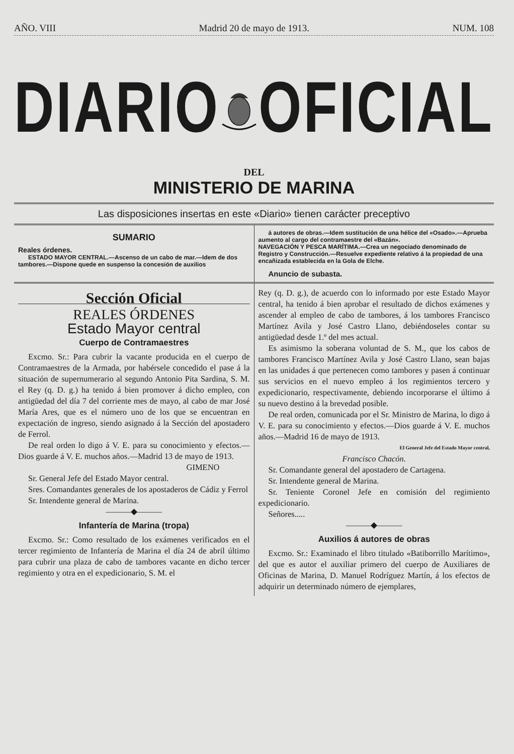AÑO. VIII Madrid 20 de mayo de 1913. NUM. 108
DIARIO OFICIAL
DEL
MINISTERIO DE MARINA
Las disposiciones insertas en este «Diario» tienen carácter preceptivo
SUMARIO
Reales órdenes.
ESTADO MAYOR CENTRAL.—Ascenso de un cabo de mar.—Idem de dos tambores.—Dispone quede en suspenso la concesión de auxilios
á autores de obras.—Idem sustitución de una hélice del «Osado».—Aprueba aumento al cargo del contramaestre del «Bazán».
NAVEGACIÓN Y PESCA MARÍTIMA.—Crea un negociado denominado de Registro y Construcción.—Resuelve expediente relativo á la propiedad de una encañizada establecida en la Gola de Elche.
Anuncio de subasta.
Sección Oficial
REALES ÓRDENES
Estado Mayor central
Cuerpo de Contramaestres
Excmo. Sr.: Para cubrir la vacante producida en el cuerpo de Contramaestres de la Armada, por habérsele concedido el pase á la situación de supernumerario al segundo Antonio Pita Sardina, S. M. el Rey (q. D. g.) ha tenido á bien promover á dicho empleo, con antigüedad del día 7 del corriente mes de mayo, al cabo de mar José María Ares, que es el número uno de los que se encuentran en expectación de ingreso, siendo asignado á la Sección del apostadero de Ferrol.
De real orden lo digo á V. E. para su conocimiento y efectos.—Dios guarde á V. E. muchos años.—Madrid 13 de mayo de 1913.
GIMENO
Sr. General Jefe del Estado Mayor central.
Sres. Comandantes generales de los apostaderos de Cádiz y Ferrol
Sr. Intendente general de Marina.
———◆———
Infantería de Marina (tropa)
Excmo. Sr.: Como resultado de los exámenes verificados en el tercer regimiento de Infantería de Marina el día 24 de abril último para cubrir una plaza de cabo de tambores vacante en dicho tercer regimiento y otra en el expedicionario, S. M. el
Rey (q. D. g.), de acuerdo con lo informado por este Estado Mayor central, ha tenido á bien aprobar el resultado de dichos exámenes y ascender al empleo de cabo de tambores, á los tambores Francisco Martínez Avila y José Castro Llano, debiéndoseles contar su antigüedad desde 1.º del mes actual.
Es asimismo la soberana voluntad de S. M., que los cabos de tambores Francisco Martínez Avila y José Castro Llano, sean bajas en las unidades á que pertenecen como tambores y pasen á continuar sus servicios en el nuevo empleo á los regimientos tercero y expedicionario, respectivamente, debiendo incorporarse el último á su nuevo destino á la brevedad posible.
De real orden, comunicada por el Sr. Ministro de Marina, lo digo á V. E. para su conocimiento y efectos.—Dios guarde á V. E. muchos años.—Madrid 16 de mayo de 1913.
El General Jefe del Estado Mayor central,
Francisco Chacón.
Sr. Comandante general del apostadero de Cartagena.
Sr. Intendente general de Marina.
Sr. Teniente Coronel Jefe en comisión del regimiento expedicionario.
Señores.....
———◆———
Auxilios á autores de obras
Excmo. Sr.: Examinado el libro titulado «Batiborrillo Marítimo», del que es autor el auxiliar primero del cuerpo de Auxiliares de Oficinas de Marina, D. Manuel Rodríguez Martín, á los efectos de adquirir un determinado número de ejemplares,